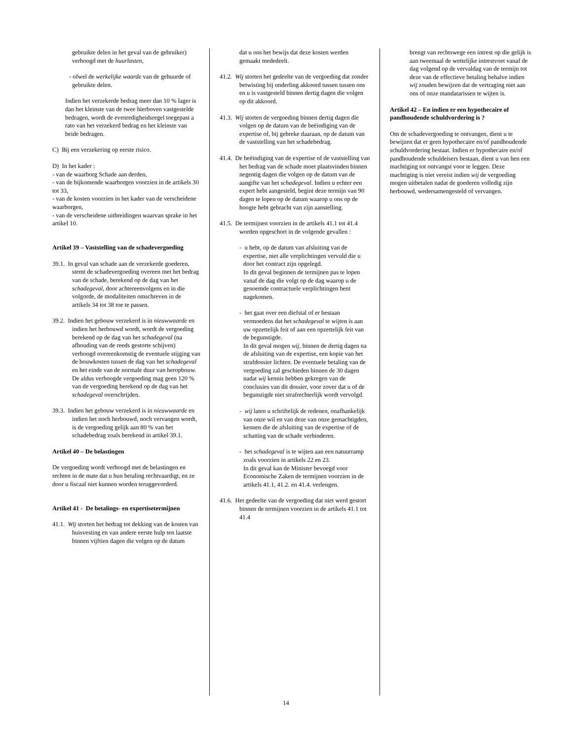gebruikte delen in het geval van de gebruiker) verhoogd met de huurlasten,
- ofwel de werkelijke waarde van de gehuurde of gebruikte delen.
Indien het verzekerde bedrag meer dan 10 % lager is dan het kleinste van de twee hierboven vastgestelde bedragen, wordt de evenredigheidsregel toegepast a rato van het verzekerd bedrag en het kleinste van beide bedragen.
C) Bij een verzekering op eerste risico.
D) In het kader :
- van de waarborg Schade aan derden,
- van de bijkomende waarborgen voorzien in de artikels 30 tot 33,
- van de kosten voorzien in het kader van de verscheidene waarborgen,
- van de verscheidene uitbreidingen waarvan sprake in het artikel 10.
Artikel 39 – Vaststelling van de schadevergoeding
39.1. In geval van schade aan de verzekerde goederen, stemt de schadevergoeding overeen met het bedrag van de schade, berekend op de dag van het schadegeval, door achtereenvolgens en in die volgorde, de modaliteiten omschreven in de artikels 34 tot 38 toe te passen.
39.2. Indien het gebouw verzekerd is in nieuwwaarde en indien het herbouwd wordt, wordt de vergoeding berekend op de dag van het schadegeval (na afhouding van de reeds gestorte schijven) verhoogd overeenkomstig de eventuele stijging van de bouwkosten tussen de dag van het schadegeval en het einde van de normale duur van heropbouw.
De aldus verhoogde vergoeding mag geen 120 % van de vergoeding berekend op de dag van het schadegeval overschrijden.
39.3. Indien het gebouw verzekerd is in nieuwwaarde en indien het noch herbouwd, noch vervangen wordt, is de vergoeding gelijk aan 80 % van het schadebedrag zoals berekend in artikel 39.1.
Artikel 40 – De belastingen
De vergoeding wordt verhoogd met de belastingen en rechten in de mate dat u hun betaling rechtvaardigt, en ze door u fiscaal niet kunnen worden teruggevorderd.
Artikel 41 - De betalings- en expertisetermijnen
41.1. Wij storten het bedrag tot dekking van de kosten van huisvesting en van andere eerste hulp ten laatste binnen vijftien dagen die volgen op de datum
dat u ons het bewijs dat deze kosten werden gemaakt mededeelt.
41.2. Wij storten het gedeelte van de vergoeding dat zonder betwisting bij onderling akkoord tussen tussen ons en u is vastgesteld binnen dertig dagen die volgen op dit akkoord.
41.3. Wij storten de vergoeding binnen dertig dagen die volgen op de datum van de beëindiging van de expertise of, bij gebreke daaraan, op de datum van de vaststelling van het schadebedrag.
41.4. De beëindiging van de expertise of de vaststelling van het bedrag van de schade moet plaatsvinden binnen negentig dagen die volgen op de datum van de aangifte van het schadegeval. Indien u echter een expert hebt aangesteld, begint deze termijn van 90 dagen te lopen op de datum waarop u ons op de hoogte hebt gebracht van zijn aanstelling.
41.5. De termijnen voorzien in de artikels 41.1 tot 41.4 worden opgeschort in de volgende gevallen :
- u hebt, op de datum van afsluiting van de expertise, niet alle verplichtingen vervuld die u door het contract zijn opgelegd.
In dit geval beginnen de termijnen pas te lopen vanaf de dag die volgt op de dag waarop u de genoemde contractuele verplichtingen bent nagekomen.
- het gaat over een diefstal of er bestaan vermoedens dat het schadegeval te wijten is aan uw opzettelijk feit of aan een opzettelijk feit van de begunstigde.
In dit geval mogen wij, binnen de dertig dagen na de afsluiting van de expertise, een kopie van het strafdossier lichten. De eventuele betaling van de vergoeding zal geschieden binnen de 30 dagen nadat wij kennis hebben gekregen van de conclusies van dit dossier, voor zover dat u of de begunstigde niet strafrechterlijk wordt vervolgd.
- wij laten u schriftelijk de redenen, onafhankelijk van onze wil en van deze van onze gemachtigden, kennen die de afsluiting van de expertise of de schatting van de schade verhinderen.
- het schadegeval is te wijten aan een natuurramp zoals voorzien in artikels 22 en 23.
In dit geval kan de Minister bevoegd voor Economische Zaken de termijnen voorzien in de artikels 41.1, 41.2. en 41.4. verlengen.
41.6. Het gedeelte van de vergoeding dat niet werd gestort binnen de termijnen voorzien in de artikels 41.1 tot 41.4
brengt van rechtswege een intrest op die gelijk is aan tweemaal de wettelijke intrestvoet vanaf de dag volgend op de vervaldag van de termijn tot deze van de effectieve betaling behalve indien wij zouden bewijzen dat de vertraging niet aan ons of onze mandatarissen te wijten is.
Artikel 42 – En indien er een hypothecaire of pandhoudende schuldvordering is ?
Om de schadevergoeding te ontvangen, dient u te bewijzen dat er geen hypothecaire en/of pandhoudende schuldvordering bestaat. Indien er hypothecaire en/of pandhoudende schuldeisers bestaan, dient u van hen een machtiging tot ontvangst voor te leggen. Deze machtiging is niet vereist indien wij de vergoeding mogen uitbetalen nadat de goederen volledig zijn herbouwd, wedersamengesteld of vervangen.
14